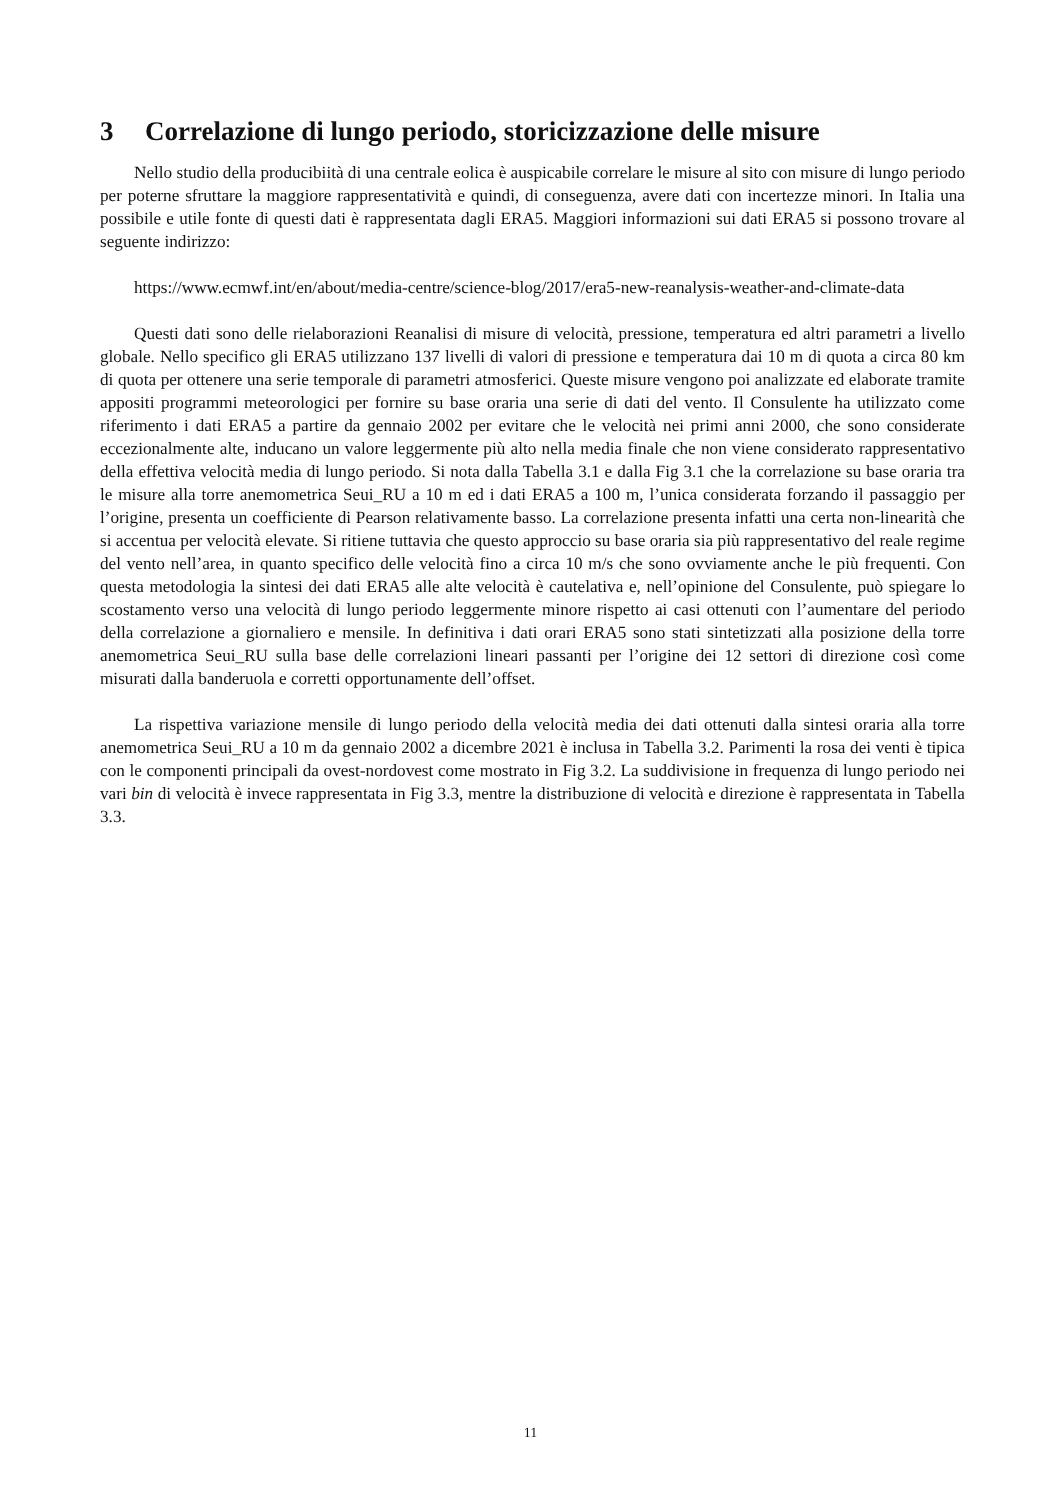3 Correlazione di lungo periodo, storicizzazione delle misure
Nello studio della producibiità di una centrale eolica è auspicabile correlare le misure al sito con misure di lungo periodo per poterne sfruttare la maggiore rappresentatività e quindi, di conseguenza, avere dati con incertezze minori. In Italia una possibile e utile fonte di questi dati è rappresentata dagli ERA5. Maggiori informazioni sui dati ERA5 si possono trovare al seguente indirizzo:
https://www.ecmwf.int/en/about/media-centre/science-blog/2017/era5-new-reanalysis-weather-and-climate-data
Questi dati sono delle rielaborazioni Reanalisi di misure di velocità, pressione, temperatura ed altri parametri a livello globale. Nello specifico gli ERA5 utilizzano 137 livelli di valori di pressione e temperatura dai 10 m di quota a circa 80 km di quota per ottenere una serie temporale di parametri atmosferici. Queste misure vengono poi analizzate ed elaborate tramite appositi programmi meteorologici per fornire su base oraria una serie di dati del vento. Il Consulente ha utilizzato come riferimento i dati ERA5 a partire da gennaio 2002 per evitare che le velocità nei primi anni 2000, che sono considerate eccezionalmente alte, inducano un valore leggermente più alto nella media finale che non viene considerato rappresentativo della effettiva velocità media di lungo periodo. Si nota dalla Tabella 3.1 e dalla Fig 3.1 che la correlazione su base oraria tra le misure alla torre anemometrica Seui_RU a 10 m ed i dati ERA5 a 100 m, l’unica considerata forzando il passaggio per l’origine, presenta un coefficiente di Pearson relativamente basso. La correlazione presenta infatti una certa non-linearità che si accentua per velocità elevate. Si ritiene tuttavia che questo approccio su base oraria sia più rappresentativo del reale regime del vento nell’area, in quanto specifico delle velocità fino a circa 10 m/s che sono ovviamente anche le più frequenti. Con questa metodologia la sintesi dei dati ERA5 alle alte velocità è cautelativa e, nell’opinione del Consulente, può spiegare lo scostamento verso una velocità di lungo periodo leggermente minore rispetto ai casi ottenuti con l’aumentare del periodo della correlazione a giornaliero e mensile. In definitiva i dati orari ERA5 sono stati sintetizzati alla posizione della torre anemometrica Seui_RU sulla base delle correlazioni lineari passanti per l’origine dei 12 settori di direzione così come misurati dalla banderuola e corretti opportunamente dell’offset.
La rispettiva variazione mensile di lungo periodo della velocità media dei dati ottenuti dalla sintesi oraria alla torre anemometrica Seui_RU a 10 m da gennaio 2002 a dicembre 2021 è inclusa in Tabella 3.2. Parimenti la rosa dei venti è tipica con le componenti principali da ovest-nordovest come mostrato in Fig 3.2. La suddivisione in frequenza di lungo periodo nei vari bin di velocità è invece rappresentata in Fig 3.3, mentre la distribuzione di velocità e direzione è rappresentata in Tabella 3.3.
11